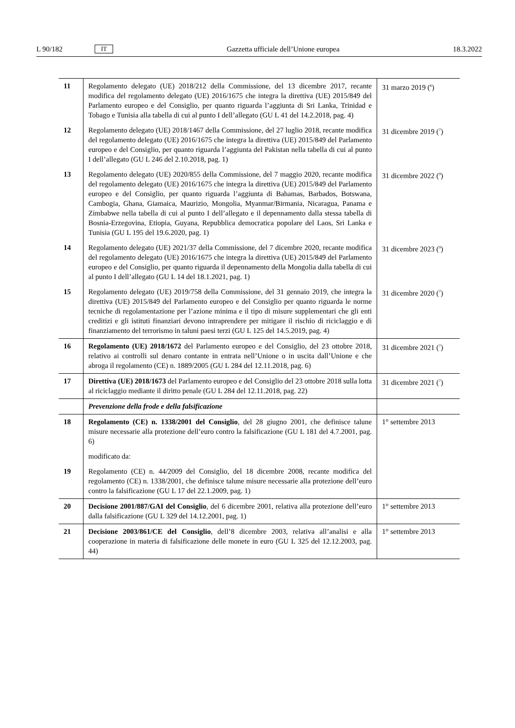L 90/182 IT Gazzetta ufficiale dell’Unione europea 18.3.2022
| 11 | Regolamento delegato (UE) 2018/212 della Commissione, del 13 dicembre 2017, recante modifica del regolamento delegato (UE) 2016/1675 che integra la direttiva (UE) 2015/849 del Parlamento europeo e del Consiglio, per quanto riguarda l’aggiunta di Sri Lanka, Trinidad e Tobago e Tunisia alla tabella di cui al punto I dell’allegato (GU L 41 del 14.2.2018, pag. 4) | 31 marzo 2019 (<sup>6</sup>) |
| 12 | Regolamento delegato (UE) 2018/1467 della Commissione, del 27 luglio 2018, recante modifica del regolamento delegato (UE) 2016/1675 che integra la direttiva (UE) 2015/849 del Parlamento europeo e del Consiglio, per quanto riguarda l’aggiunta del Pakistan nella tabella di cui al punto I dell’allegato (GU L 246 del 2.10.2018, pag. 1) | 31 dicembre 2019 (<sup>7</sup>) |
| 13 | Regolamento delegato (UE) 2020/855 della Commissione, del 7 maggio 2020, recante modifica del regolamento delegato (UE) 2016/1675 che integra la direttiva (UE) 2015/849 del Parlamento europeo e del Consiglio, per quanto riguarda l’aggiunta di Bahamas, Barbados, Botswana, Cambogia, Ghana, Giamaica, Maurizio, Mongolia, Myanmar/Birmania, Nicaragua, Panama e Zimbabwe nella tabella di cui al punto I dell’allegato e il depennamento dalla stessa tabella di Bosnia-Erzegovina, Etiopia, Guyana, Repubblica democratica popolare del Laos, Sri Lanka e Tunisia (GU L 195 del 19.6.2020, pag. 1) | 31 dicembre 2022 (<sup>9</sup>) |
| 14 | Regolamento delegato (UE) 2021/37 della Commissione, del 7 dicembre 2020, recante modifica del regolamento delegato (UE) 2016/1675 che integra la direttiva (UE) 2015/849 del Parlamento europeo e del Consiglio, per quanto riguarda il depennamento della Mongolia dalla tabella di cui al punto I dell’allegato (GU L 14 del 18.1.2021, pag. 1) | 31 dicembre 2023 (<sup>9</sup>) |
| 15 | Regolamento delegato (UE) 2019/758 della Commissione, del 31 gennaio 2019, che integra la direttiva (UE) 2015/849 del Parlamento europeo e del Consiglio per quanto riguarda le norme tecniche di regolamentazione per l’azione minima e il tipo di misure supplementari che gli enti creditizi e gli istituti finanziari devono intraprendere per mitigare il rischio di riciclaggio e di finanziamento del terrorismo in taluni paesi terzi (GU L 125 del 14.5.2019, pag. 4) | 31 dicembre 2020 (<sup>7</sup>) |
| 16 | Regolamento (UE) 2018/1672 del Parlamento europeo e del Consiglio, del 23 ottobre 2018, relativo ai controlli sul denaro contante in entrata nell’Unione o in uscita dall’Unione e che abroga il regolamento (CE) n. 1889/2005 (GU L 284 del 12.11.2018, pag. 6) | 31 dicembre 2021 (<sup>7</sup>) |
| 17 | Direttiva (UE) 2018/1673 del Parlamento europeo e del Consiglio del 23 ottobre 2018 sulla lotta al riciclaggio mediante il diritto penale (GU L 284 del 12.11.2018, pag. 22) | 31 dicembre 2021 (<sup>7</sup>) |
| | Prevenzione della frode e della falsificazione | |
| 18 | Regolamento (CE) n. 1338/2001 del Consiglio , del 28 giugno 2001, che definisce talune misure necessarie alla protezione dell’euro contro la falsificazione (GU L 181 del 4.7.2001, pag. 6) | 1° settembre 2013 |
| | modificato da: | |
| 19 | Regolamento (CE) n. 44/2009 del Consiglio, del 18 dicembre 2008, recante modifica del regolamento (CE) n. 1338/2001, che definisce talune misure necessarie alla protezione dell’euro contro la falsificazione (GU L 17 del 22.1.2009, pag. 1) | |
| 20 | Decisione 2001/887/GAI del Consiglio , del 6 dicembre 2001, relativa alla protezione dell’euro dalla falsificazione (GU L 329 del 14.12.2001, pag. 1) | 1° settembre 2013 |
| 21 | Decisione 2003/861/CE del Consiglio , dell’8 dicembre 2003, relativa all’analisi e alla cooperazione in materia di falsificazione delle monete in euro (GU L 325 del 12.12.2003, pag. 44) | 1° settembre 2013 |